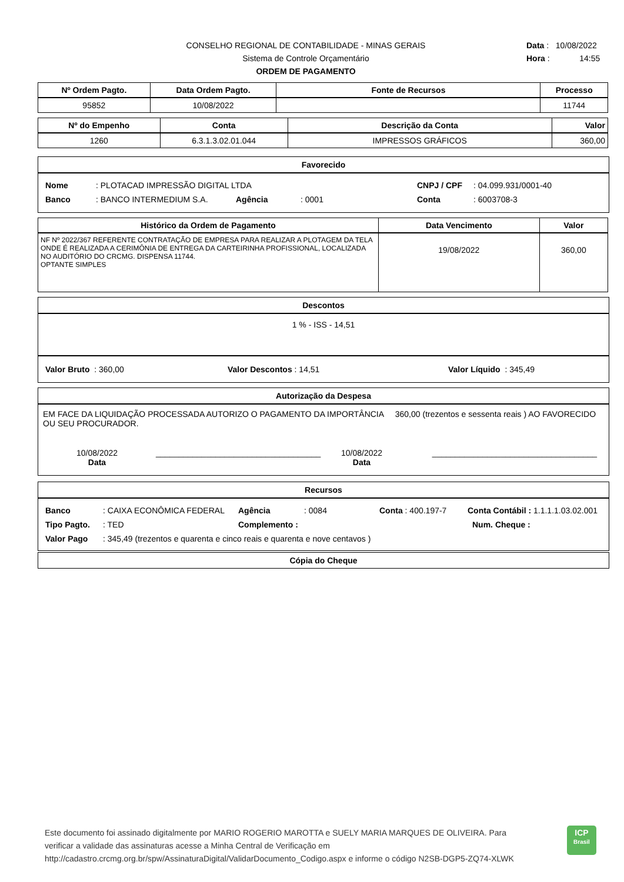CONSELHO REGIONAL DE CONTABILIDADE - MINAS GERAIS
Sistema de Controle Orçamentário
ORDEM DE PAGAMENTO
Data : 10/08/2022
Hora : 14:55
| Nº Ordem Pagto. | Data Ordem Pagto. | Fonte de Recursos | Processo |
| --- | --- | --- | --- |
| 95852 | 10/08/2022 | | 11744 |
| Nº do Empenho | Conta | Descrição da Conta | Valor |
| --- | --- | --- | --- |
| 1260 | 6.3.1.3.02.01.044 | IMPRESSOS GRÁFICOS | 360,00 |
Favorecido
Nome: PLOTACAD IMPRESSÃO DIGITAL LTDA CNPJ / CPF: 04.099.931/0001-40
Banco: BANCO INTERMEDIUM S.A. Agência: 0001 Conta: 6003708-3
| Histórico da Ordem de Pagamento | Data Vencimento | Valor |
| --- | --- | --- |
| NF Nº 2022/367 REFERENTE CONTRATAÇÃO DE EMPRESA PARA REALIZAR A PLOTAGEM DA TELA ONDE É REALIZADA A CERIMÔNIA DE ENTREGA DA CARTEIRINHA PROFISSIONAL, LOCALIZADA NO AUDITÓRIO DO CRCMG. DISPENSA 11744. OPTANTE SIMPLES | 19/08/2022 | 360,00 |
Descontos
1 % - ISS - 14,51
Valor Bruto : 360,00 Valor Descontos : 14,51 Valor Líquido : 345,49
Autorização da Despesa
EM FACE DA LIQUIDAÇÃO PROCESSADA AUTORIZO O PAGAMENTO DA IMPORTÂNCIA 360,00 (trezentos e sessenta reais ) AO FAVORECIDO OU SEU PROCURADOR.
10/08/2022
Data ____________________________________ 10/08/2022
Data ____________________________________
Recursos
Banco: CAIXA ECONÔMICA FEDERAL Agência: 0084 Conta : 400.197-7 Conta Contábil : 1.1.1.1.03.02.001
Tipo Pagto.: TED Complemento : Num. Cheque :
Valor Pago: 345,49 (trezentos e quarenta e cinco reais e quarenta e nove centavos )
Cópia do Cheque
Este documento foi assinado digitalmente por MARIO ROGERIO MAROTTA e SUELY MARIA MARQUES DE OLIVEIRA. Para verificar a validade das assinaturas acesse a Minha Central de Verificação em http://cadastro.crcmg.org.br/spw/AssinaturaDigital/ValidarDocumento_Codigo.aspx e informe o código N2SB-DGP5-ZQ74-XLWK
ICP
Brasil